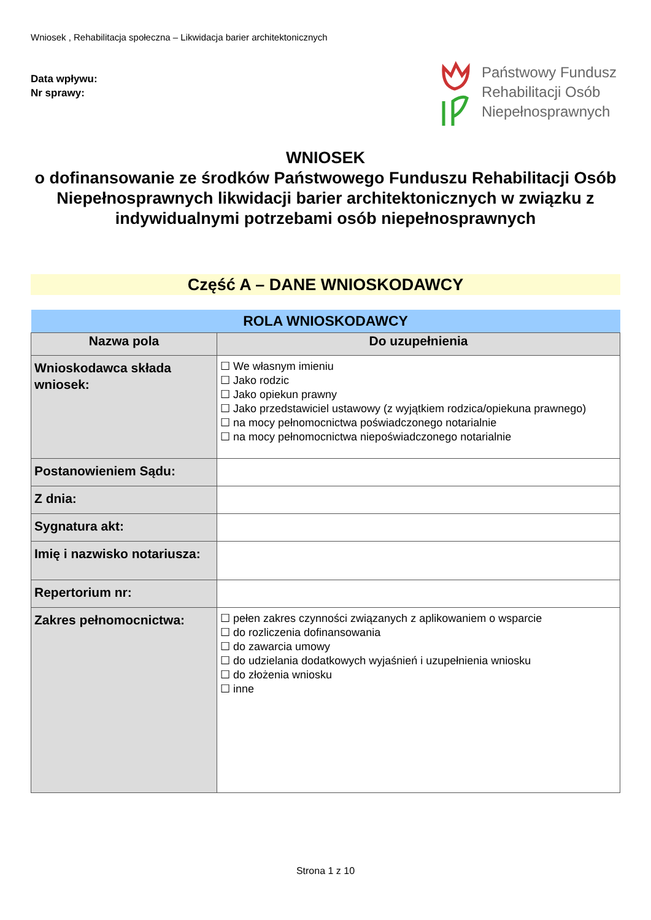Wniosek , Rehabilitacja społeczna – Likwidacja barier architektonicznych
Data wpływu:
Nr sprawy:
Państwowy Fundusz
Rehabilitacji Osób
Niepełnosprawnych
WNIOSEK
o dofinansowanie ze środków Państwowego Funduszu Rehabilitacji Osób Niepełnosprawnych likwidacji barier architektonicznych w związku z indywidualnymi potrzebami osób niepełnosprawnych
Część A – DANE WNIOSKODAWCY
| ROLA WNIOSKODAWCY | |
| --- | --- |
| Nazwa pola | Do uzupełnienia |
| Wnioskodawca składa wniosek: | ☐ We własnym imieniu ☐ Jako rodzic ☐ Jako opiekun prawny ☐ Jako przedstawiciel ustawowy (z wyjątkiem rodzica/opiekuna prawnego) ☐ na mocy pełnomocnictwa poświadczonego notarialnie ☐ na mocy pełnomocnictwa niepoświadczonego notarialnie |
| Postanowieniem Sądu: | |
| Z dnia: | |
| Sygnatura akt: | |
| Imię i nazwisko notariusza: | |
| Repertorium nr: | |
| Zakres pełnomocnictwa: | ☐ pełen zakres czynności związanych z aplikowaniem o wsparcie ☐ do rozliczenia dofinansowania ☐ do zawarcia umowy ☐ do udzielania dodatkowych wyjaśnień i uzupełnienia wniosku ☐ do złożenia wniosku ☐ inne |
Strona 1 z 10